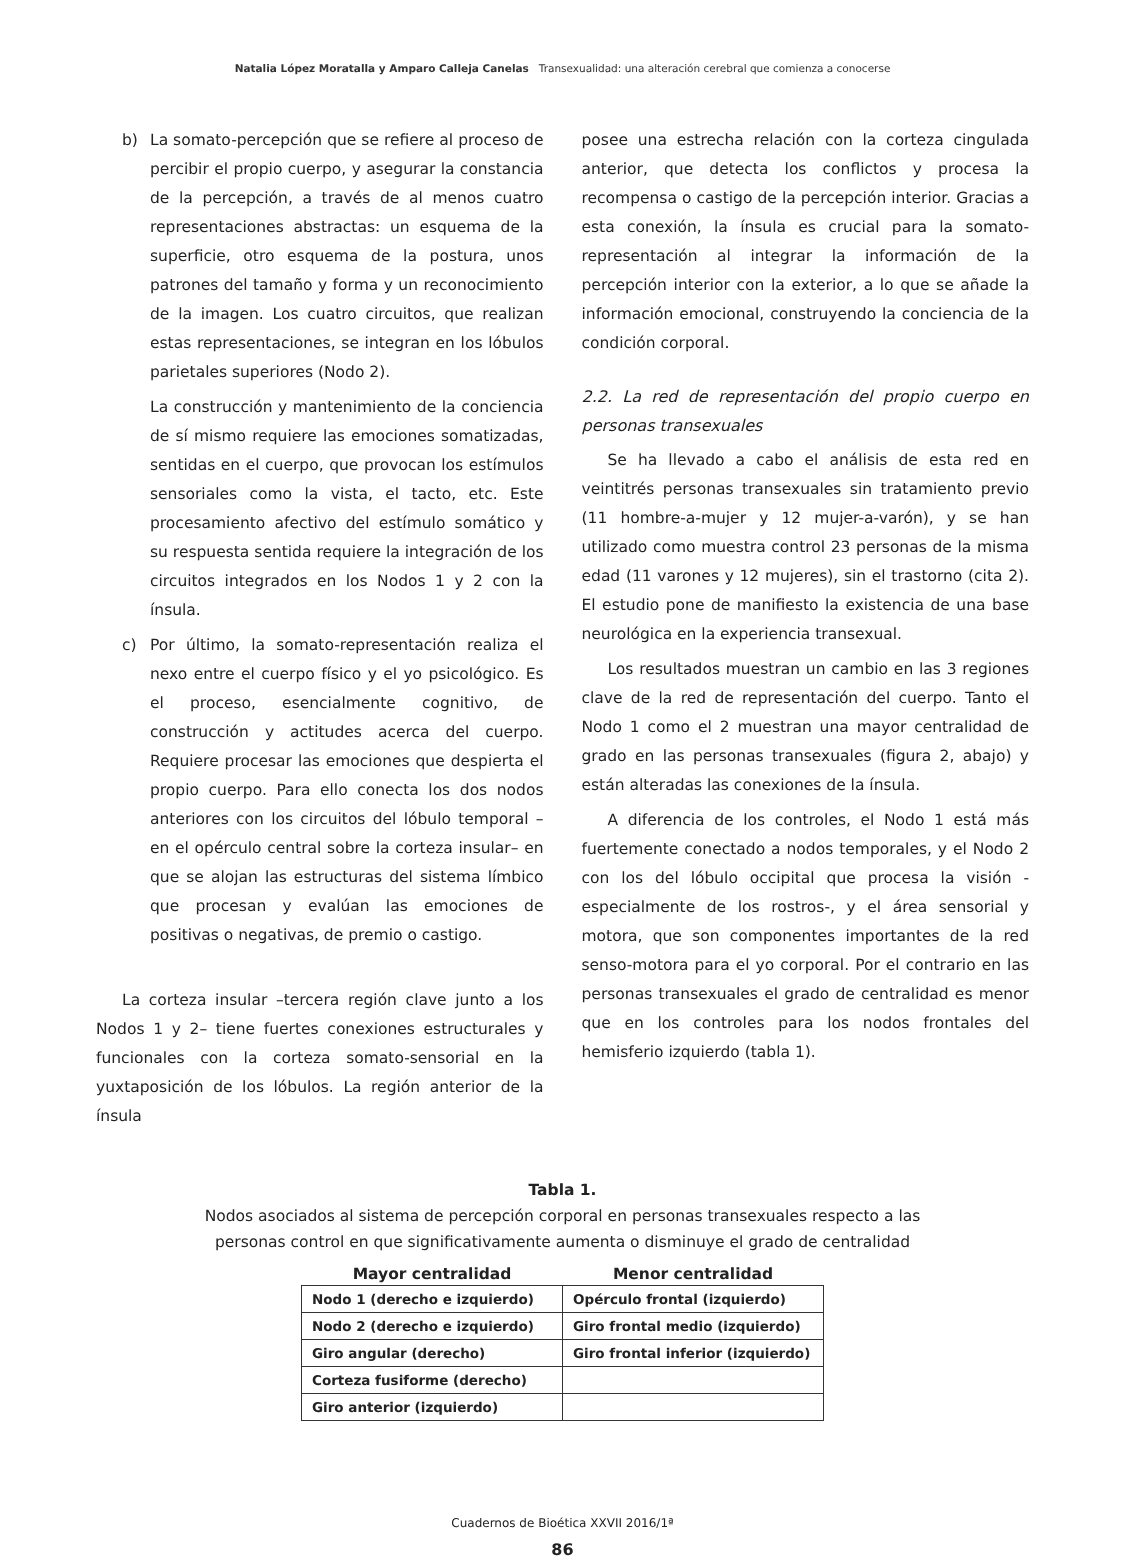Natalia López Moratalla y Amparo Calleja Canelas Transexualidad: una alteración cerebral que comienza a conocerse
b) La somato-percepción que se refiere al proceso de percibir el propio cuerpo, y asegurar la constancia de la percepción, a través de al menos cuatro representaciones abstractas: un esquema de la superficie, otro esquema de la postura, unos patrones del tamaño y forma y un reconocimiento de la imagen. Los cuatro circuitos, que realizan estas representaciones, se integran en los lóbulos parietales superiores (Nodo 2).
La construcción y mantenimiento de la conciencia de sí mismo requiere las emociones somatizadas, sentidas en el cuerpo, que provocan los estímulos sensoriales como la vista, el tacto, etc. Este procesamiento afectivo del estímulo somático y su respuesta sentida requiere la integración de los circuitos integrados en los Nodos 1 y 2 con la ínsula.
c) Por último, la somato-representación realiza el nexo entre el cuerpo físico y el yo psicológico. Es el proceso, esencialmente cognitivo, de construcción y actitudes acerca del cuerpo. Requiere procesar las emociones que despierta el propio cuerpo. Para ello conecta los dos nodos anteriores con los circuitos del lóbulo temporal –en el opérculo central sobre la corteza insular– en que se alojan las estructuras del sistema límbico que procesan y evalúan las emociones de positivas o negativas, de premio o castigo.
La corteza insular –tercera región clave junto a los Nodos 1 y 2– tiene fuertes conexiones estructurales y funcionales con la corteza somato-sensorial en la yuxtaposición de los lóbulos. La región anterior de la ínsula
posee una estrecha relación con la corteza cingulada anterior, que detecta los conflictos y procesa la recompensa o castigo de la percepción interior. Gracias a esta conexión, la ínsula es crucial para la somato-representación al integrar la información de la percepción interior con la exterior, a lo que se añade la información emocional, construyendo la conciencia de la condición corporal.
2.2. La red de representación del propio cuerpo en personas transexuales
Se ha llevado a cabo el análisis de esta red en veintitrés personas transexuales sin tratamiento previo (11 hombre-a-mujer y 12 mujer-a-varón), y se han utilizado como muestra control 23 personas de la misma edad (11 varones y 12 mujeres), sin el trastorno (cita 2). El estudio pone de manifiesto la existencia de una base neurológica en la experiencia transexual.
Los resultados muestran un cambio en las 3 regiones clave de la red de representación del cuerpo. Tanto el Nodo 1 como el 2 muestran una mayor centralidad de grado en las personas transexuales (figura 2, abajo) y están alteradas las conexiones de la ínsula.
A diferencia de los controles, el Nodo 1 está más fuertemente conectado a nodos temporales, y el Nodo 2 con los del lóbulo occipital que procesa la visión -especialmente de los rostros-, y el área sensorial y motora, que son componentes importantes de la red senso-motora para el yo corporal. Por el contrario en las personas transexuales el grado de centralidad es menor que en los controles para los nodos frontales del hemisferio izquierdo (tabla 1).
Tabla 1.
Nodos asociados al sistema de percepción corporal en personas transexuales respecto a las
personas control en que significativamente aumenta o disminuye el grado de centralidad
| Mayor centralidad | Menor centralidad |
| --- | --- |
| Nodo 1 (derecho e izquierdo) | Opérculo frontal (izquierdo) |
| Nodo 2 (derecho e izquierdo) | Giro frontal medio (izquierdo) |
| Giro angular (derecho) | Giro frontal inferior (izquierdo) |
| Corteza fusiforme (derecho) | |
| Giro anterior (izquierdo) | |
Cuadernos de Bioética XXVII 2016/1ª
86